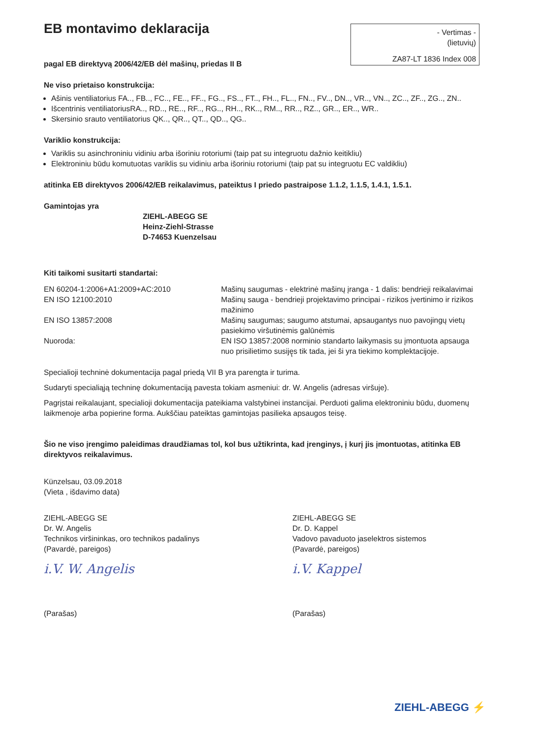EB montavimo deklaracija
- Vertimas -
(lietuvių)
ZA87-LT 1836 Index 008
pagal EB direktyvą 2006/42/EB dėl mašinų, priedas II B
Ne viso prietaiso konstrukcija:
Ašinis ventiliatorius FA.., FB.., FC.., FE.., FF.., FG.., FS.., FT.., FH.., FL.., FN.., FV.., DN.., VR.., VN.., ZC.., ZF.., ZG.., ZN..
Išcentrinis ventiliatoriusRA.., RD.., RE.., RF.., RG.., RH.., RK.., RM.., RR.., RZ.., GR.., ER.., WR..
Skersinio srauto ventiliatorius QK.., QR.., QT.., QD.., QG..
Variklio konstrukcija:
Variklis su asinchroniniu vidiniu arba išoriniu rotoriumi (taip pat su integruotu dažnio keitikliu)
Elektroniniu būdu komutuotas variklis su vidiniu arba išoriniu rotoriumi (taip pat su integruotu EC valdikliu)
atitinka EB direktyvos 2006/42/EB reikalavimus, pateiktus I priedo pastraipose 1.1.2, 1.1.5, 1.4.1, 1.5.1.
Gamintojas yra
ZIEHL-ABEGG SE
Heinz-Ziehl-Strasse
D-74653 Kuenzelsau
Kiti taikomi susitarti standartai:
| EN 60204-1:2006+A1:2009+AC:2010 | Mašinų saugumas - elektrinė mašinų įranga - 1 dalis: bendrieji reikalavimai |
| EN ISO 12100:2010 | Mašinų sauga - bendrieji projektavimo principai - rizikos įvertinimo ir rizikos mažinimo |
| EN ISO 13857:2008 | Mašinų saugumas; saugumo atstumai, apsaugantys nuo pavojingų vietų pasiekimo viršutinėmis galūnėmis |
| Nuoroda: | EN ISO 13857:2008 norminio standarto laikymasis su įmontuota apsauga nuo prisilietimo susiję̨s tik tada, jei ši yra tiekimo komplektacijoje. |
Specialioji techninė dokumentacija pagal priedą VII B yra parengta ir turima.
Sudaryti specialiąją techninę dokumentaciją pavesta tokiam asmeniui: dr. W. Angelis (adresas viršuje).
Pagrįstai reikalaujant, specialioji dokumentacija pateikiama valstybinei instancijai. Perduoti galima elektroniniu būdu, duomenų laikmenoje arba popierine forma. Aukščiau pateiktas gamintojas pasilieka apsaugos teisę.
Šio ne viso įrengimo paleidimas draudžiamas tol, kol bus užtikrinta, kad įrenginys, į kurį jis įmontuotas, atitinka EB direktyvos reikalavimus.
Künzelsau, 03.09.2018
(Vieta , išdavimo data)
ZIEHL-ABEGG SE
Dr. W. Angelis
Technikos viršininkas, oro technikos padalinys
(Pavardė, pareigos)
i.V. W. Angelis
(Parašas)
ZIEHL-ABEGG SE
Dr. D. Kappel
Vadovo pavaduoto jaselektros sistemos
(Pavardė, pareigos)
i.V. Kappel
(Parašas)
ZIEHL-ABEGG ⚡